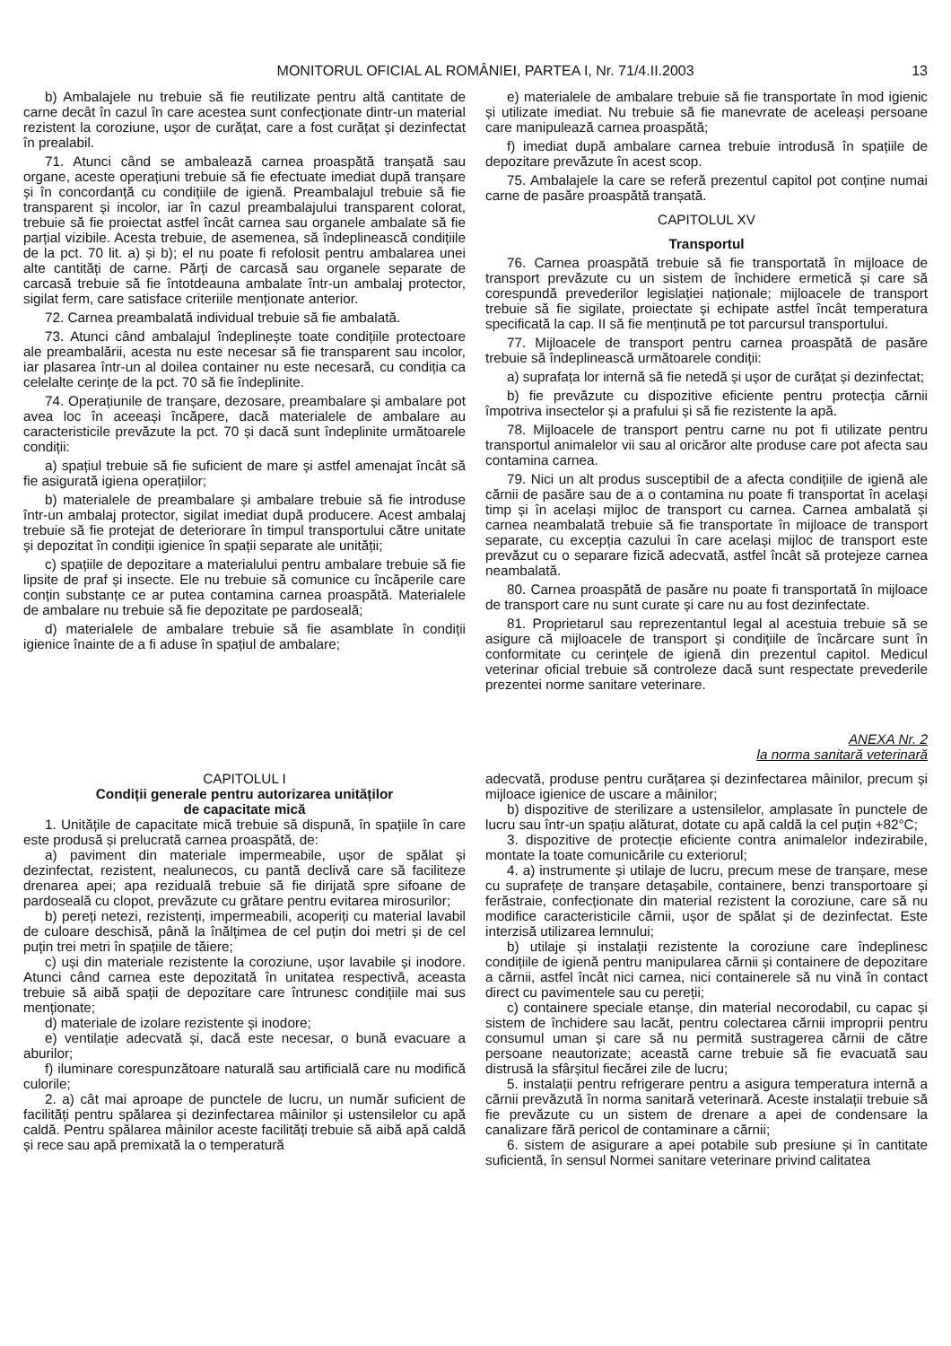MONITORUL OFICIAL AL ROMÂNIEI, PARTEA I, Nr. 71/4.II.2003 13
b) Ambalajele nu trebuie să fie reutilizate pentru altă cantitate de carne decât în cazul în care acestea sunt confecționate dintr-un material rezistent la coroziune, ușor de curățat, care a fost curățat și dezinfectat în prealabil.
71. Atunci când se ambalează carnea proaspătă tranșată sau organe, aceste operațiuni trebuie să fie efectuate imediat după tranșare și în concordanță cu condițiile de igienă. Preambalajul trebuie să fie transparent și incolor, iar în cazul preambalajului transparent colorat, trebuie să fie proiectat astfel încât carnea sau organele ambalate să fie parțial vizibile. Acesta trebuie, de asemenea, să îndeplinească condițiile de la pct. 70 lit. a) și b); el nu poate fi refolosit pentru ambalarea unei alte cantități de carne. Părți de carcasă sau organele separate de carcasă trebuie să fie întotdeauna ambalate într-un ambalaj protector, sigilat ferm, care satisface criteriile menționate anterior.
72. Carnea preambalată individual trebuie să fie ambalată.
73. Atunci când ambalajul îndeplinește toate condițiile protectoare ale preambalării, acesta nu este necesar să fie transparent sau incolor, iar plasarea într-un al doilea container nu este necesară, cu condiția ca celelalte cerințe de la pct. 70 să fie îndeplinite.
74. Operațiunile de tranșare, dezosare, preambalare și ambalare pot avea loc în aceeași încăpere, dacă materialele de ambalare au caracteristicile prevăzute la pct. 70 și dacă sunt îndeplinite următoarele condiții:
a) spațiul trebuie să fie suficient de mare și astfel amenajat încât să fie asigurată igiena operațiilor;
b) materialele de preambalare și ambalare trebuie să fie introduse într-un ambalaj protector, sigilat imediat după producere. Acest ambalaj trebuie să fie protejat de deteriorare în timpul transportului către unitate și depozitat în condiții igienice în spații separate ale unității;
c) spațiile de depozitare a materialului pentru ambalare trebuie să fie lipsite de praf și insecte. Ele nu trebuie să comunice cu încăperile care conțin substanțe ce ar putea contamina carnea proaspătă. Materialele de ambalare nu trebuie să fie depozitate pe pardoseală;
d) materialele de ambalare trebuie să fie asamblate în condiții igienice înainte de a fi aduse în spațiul de ambalare;
e) materialele de ambalare trebuie să fie transportate în mod igienic și utilizate imediat. Nu trebuie să fie manevrate de aceleași persoane care manipulează carnea proaspătă;
f) imediat după ambalare carnea trebuie introdusă în spațiile de depozitare prevăzute în acest scop.
75. Ambalajele la care se referă prezentul capitol pot conține numai carne de pasăre proaspătă tranșată.
CAPITOLUL XV
Transportul
76. Carnea proaspătă trebuie să fie transportată în mijloace de transport prevăzute cu un sistem de închidere ermetică și care să corespundă prevederilor legislației naționale; mijloacele de transport trebuie să fie sigilate, proiectate și echipate astfel încât temperatura specificată la cap. II să fie menținută pe tot parcursul transportului.
77. Mijloacele de transport pentru carnea proaspătă de pasăre trebuie să îndeplinească următoarele condiții:
a) suprafața lor internă să fie netedă și ușor de curățat și dezinfectat;
b) fie prevăzute cu dispozitive eficiente pentru protecția cărnii împotriva insectelor și a prafului și să fie rezistente la apă.
78. Mijloacele de transport pentru carne nu pot fi utilizate pentru transportul animalelor vii sau al oricăror alte produse care pot afecta sau contamina carnea.
79. Nici un alt produs susceptibil de a afecta condițiile de igienă ale cărnii de pasăre sau de a o contamina nu poate fi transportat în același timp și în același mijloc de transport cu carnea. Carnea ambalată și carnea neambalată trebuie să fie transportate în mijloace de transport separate, cu excepția cazului în care același mijloc de transport este prevăzut cu o separare fizică adecvată, astfel încât să protejeze carnea neambalată.
80. Carnea proaspătă de pasăre nu poate fi transportată în mijloace de transport care nu sunt curate și care nu au fost dezinfectate.
81. Proprietarul sau reprezentantul legal al acestuia trebuie să se asigure că mijloacele de transport și condițiile de încărcare sunt în conformitate cu cerințele de igienă din prezentul capitol. Medicul veterinar oficial trebuie să controleze dacă sunt respectate prevederile prezentei norme sanitare veterinare.
ANEXA Nr. 2
la norma sanitară veterinară
CAPITOLUL I
Condiții generale pentru autorizarea unităților
de capacitate mică
1. Unitățile de capacitate mică trebuie să dispună, în spațiile în care este produsă și prelucrată carnea proaspătă, de:
a) paviment din materiale impermeabile, ușor de spălat și dezinfectat, rezistent, nealunecos, cu pantă declivă care să faciliteze drenarea apei; apa reziduală trebuie să fie dirijată spre sifoane de pardoseală cu clopot, prevăzute cu grătare pentru evitarea mirosurilor;
b) pereți netezi, rezistenți, impermeabili, acoperiți cu material lavabil de culoare deschisă, până la înălțimea de cel puțin doi metri și de cel puțin trei metri în spațiile de tăiere;
c) uși din materiale rezistente la coroziune, ușor lavabile și inodore. Atunci când carnea este depozitată în unitatea respectivă, aceasta trebuie să aibă spații de depozitare care întrunesc condițiile mai sus menționate;
d) materiale de izolare rezistente și inodore;
e) ventilație adecvată și, dacă este necesar, o bună evacuare a aburilor;
f) iluminare corespunzătoare naturală sau artificială care nu modifică culorile;
2. a) cât mai aproape de punctele de lucru, un număr suficient de facilități pentru spălarea și dezinfectarea mâinilor și ustensilelor cu apă caldă. Pentru spălarea mâinilor aceste facilități trebuie să aibă apă caldă și rece sau apă premixată la o temperatură
adecvată, produse pentru curățarea și dezinfectarea mâinilor, precum și mijloace igienice de uscare a mâinilor;
b) dispozitive de sterilizare a ustensilelor, amplasate în punctele de lucru sau într-un spațiu alăturat, dotate cu apă caldă la cel puțin +82°C;
3. dispozitive de protecție eficiente contra animalelor indezirabile, montate la toate comunicările cu exteriorul;
4. a) instrumente și utilaje de lucru, precum mese de tranșare, mese cu suprafețe de tranșare detașabile, containere, benzi transportoare și ferăstraie, confecționate din material rezistent la coroziune, care să nu modifice caracteristicile cărnii, ușor de spălat și de dezinfectat. Este interzisă utilizarea lemnului;
b) utilaje și instalații rezistente la coroziune care îndeplinesc condițiile de igienă pentru manipularea cărnii și containere de depozitare a cărnii, astfel încât nici carnea, nici containerele să nu vină în contact direct cu pavimentele sau cu pereții;
c) containere speciale etanșe, din material necorodabil, cu capac și sistem de închidere sau lacăt, pentru colectarea cărnii improprii pentru consumul uman și care să nu permită sustragerea cărnii de către persoane neautorizate; această carne trebuie să fie evacuată sau distrusă la sfârșitul fiecărei zile de lucru;
5. instalații pentru refrigerare pentru a asigura temperatura internă a cărnii prevăzută în norma sanitară veterinară. Aceste instalații trebuie să fie prevăzute cu un sistem de drenare a apei de condensare la canalizare fără pericol de contaminare a cărnii;
6. sistem de asigurare a apei potabile sub presiune și în cantitate suficientă, în sensul Normei sanitare veterinare privind calitatea